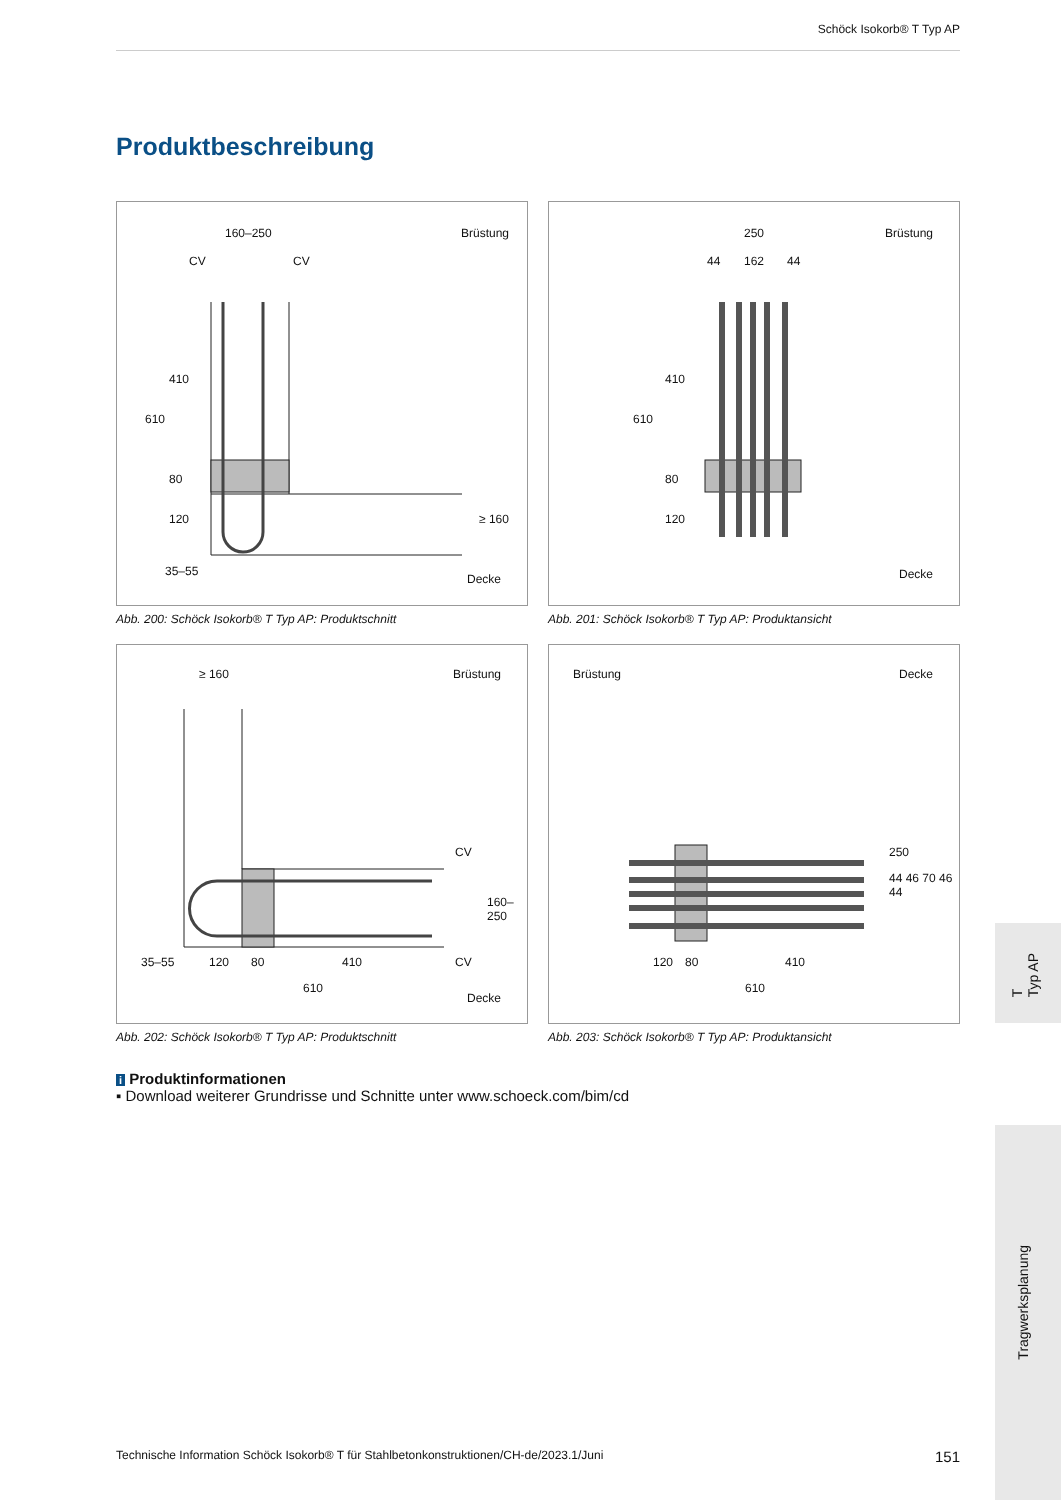Schöck Isokorb® T Typ AP
Produktbeschreibung
160–250 Brüstung
CV CV
610
410
80
120 ≥ 160
35–55
Decke
Abb. 200: Schöck Isokorb® T Typ AP: Produktschnitt
250 Brüstung
44 162 44
610
410
80
120
Decke
Abb. 201: Schöck Isokorb® T Typ AP: Produktansicht
≥ 160 Brüstung
CV
160–250
CV 35–55 120 80 410
610
Decke
Abb. 202: Schöck Isokorb® T Typ AP: Produktschnitt
Brüstung Decke
250
120 80 410
610
44 46 70 46 44
Abb. 203: Schöck Isokorb® T Typ AP: Produktansicht
i Produktinformationen
▪ Download weiterer Grundrisse und Schnitte unter www.schoeck.com/bim/cd
T
Typ AP
Tragwerksplanung
Technische Information Schöck Isokorb® T für Stahlbetonkonstruktionen/CH-de/2023.1/Juni 151